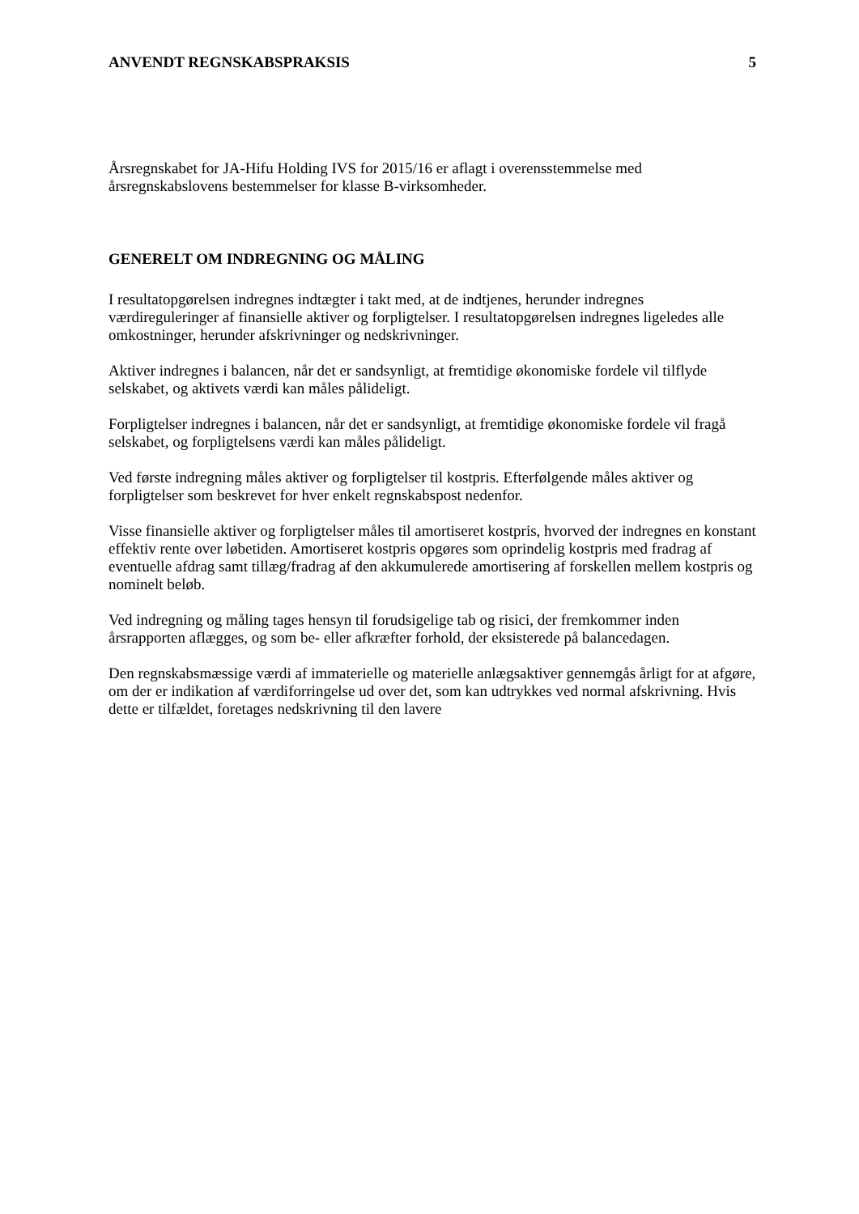ANVENDT REGNSKABSPRAKSIS 5
Årsregnskabet for JA-Hifu Holding IVS for 2015/16 er aflagt i overensstemmelse med årsregnskabslovens bestemmelser for klasse B-virksomheder.
GENERELT OM INDREGNING OG MÅLING
I resultatopgørelsen indregnes indtægter i takt med, at de indtjenes, herunder indregnes værdireguleringer af finansielle aktiver og forpligtelser. I resultatopgørelsen indregnes ligeledes alle omkostninger, herunder afskrivninger og nedskrivninger.
Aktiver indregnes i balancen, når det er sandsynligt, at fremtidige økonomiske fordele vil tilflyde selskabet, og aktivets værdi kan måles pålideligt.
Forpligtelser indregnes i balancen, når det er sandsynligt, at fremtidige økonomiske fordele vil fragå selskabet, og forpligtelsens værdi kan måles pålideligt.
Ved første indregning måles aktiver og forpligtelser til kostpris. Efterfølgende måles aktiver og forpligtelser som beskrevet for hver enkelt regnskabspost nedenfor.
Visse finansielle aktiver og forpligtelser måles til amortiseret kostpris, hvorved der indregnes en konstant effektiv rente over løbetiden. Amortiseret kostpris opgøres som oprindelig kostpris med fradrag af eventuelle afdrag samt tillæg/fradrag af den akkumulerede amortisering af forskellen mellem kostpris og nominelt beløb.
Ved indregning og måling tages hensyn til forudsigelige tab og risici, der fremkommer inden årsrapporten aflægges, og som be- eller afkræfter forhold, der eksisterede på balancedagen.
Den regnskabsmæssige værdi af immaterielle og materielle anlægsaktiver gennemgås årligt for at afgøre, om der er indikation af værdiforringelse ud over det, som kan udtrykkes ved normal afskrivning. Hvis dette er tilfældet, foretages nedskrivning til den lavere